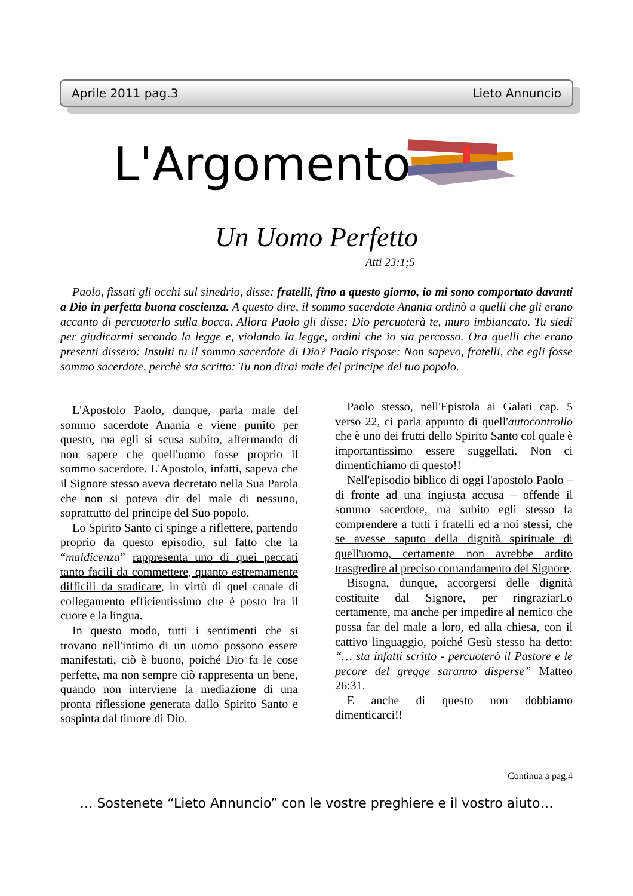Aprile 2011 pag.3 Lieto Annuncio
L'Argomento
Un Uomo Perfetto
Atti 23:1;5
Paolo, fissati gli occhi sul sinedrio, disse: fratelli, fino a questo giorno, io mi sono comportato davanti a Dio in perfetta buona coscienza. A questo dire, il sommo sacerdote Anania ordinò a quelli che gli erano accanto di percuoterlo sulla bocca. Allora Paolo gli disse: Dio percuoterà te, muro imbiancato. Tu siedi per giudicarmi secondo la legge e, violando la legge, ordini che io sia percosso. Ora quelli che erano presenti dissero: Insulti tu il sommo sacerdote di Dio? Paolo rispose: Non sapevo, fratelli, che egli fosse sommo sacerdote, perchè sta scritto: Tu non dirai male del principe del tuo popolo.
L'Apostolo Paolo, dunque, parla male del sommo sacerdote Anania e viene punito per questo, ma egli si scusa subito, affermando di non sapere che quell'uomo fosse proprio il sommo sacerdote. L'Apostolo, infatti, sapeva che il Signore stesso aveva decretato nella Sua Parola che non si poteva dir del male di nessuno, soprattutto del principe del Suo popolo.
Lo Spirito Santo ci spinge a riflettere, partendo proprio da questo episodio, sul fatto che la “maldicenza” rappresenta uno di quei peccati tanto facili da commettere, quanto estremamente difficili da sradicare, in virtù di quel canale di collegamento efficientissimo che è posto fra il cuore e la lingua.
In questo modo, tutti i sentimenti che si trovano nell'intimo di un uomo possono essere manifestati, ciò è buono, poiché Dio fa le cose perfette, ma non sempre ciò rappresenta un bene, quando non interviene la mediazione di una pronta riflessione generata dallo Spirito Santo e sospinta dal timore di Dio.
Paolo stesso, nell'Epistola ai Galati cap. 5 verso 22, ci parla appunto di quell'autocontrollo che è uno dei frutti dello Spirito Santo col quale è importantissimo essere suggellati. Non ci dimentichiamo di questo!!
Nell'episodio biblico di oggi l'apostolo Paolo – di fronte ad una ingiusta accusa – offende il sommo sacerdote, ma subito egli stesso fa comprendere a tutti i fratelli ed a noi stessi, che se avesse saputo della dignità spirituale di quell'uomo, certamente non avrebbe ardito trasgredire al preciso comandamento del Signore.
Bisogna, dunque, accorgersi delle dignità costituite dal Signore, per ringraziarLo certamente, ma anche per impedire al nemico che possa far del male a loro, ed alla chiesa, con il cattivo linguaggio, poiché Gesù stesso ha detto: “… sta infatti scritto - percuoterò il Pastore e le pecore del gregge saranno disperse” Matteo 26:31.
E anche di questo non dobbiamo dimenticarci!!
Continua a pag.4
… Sostenete “Lieto Annuncio” con le vostre preghiere e il vostro aiuto…